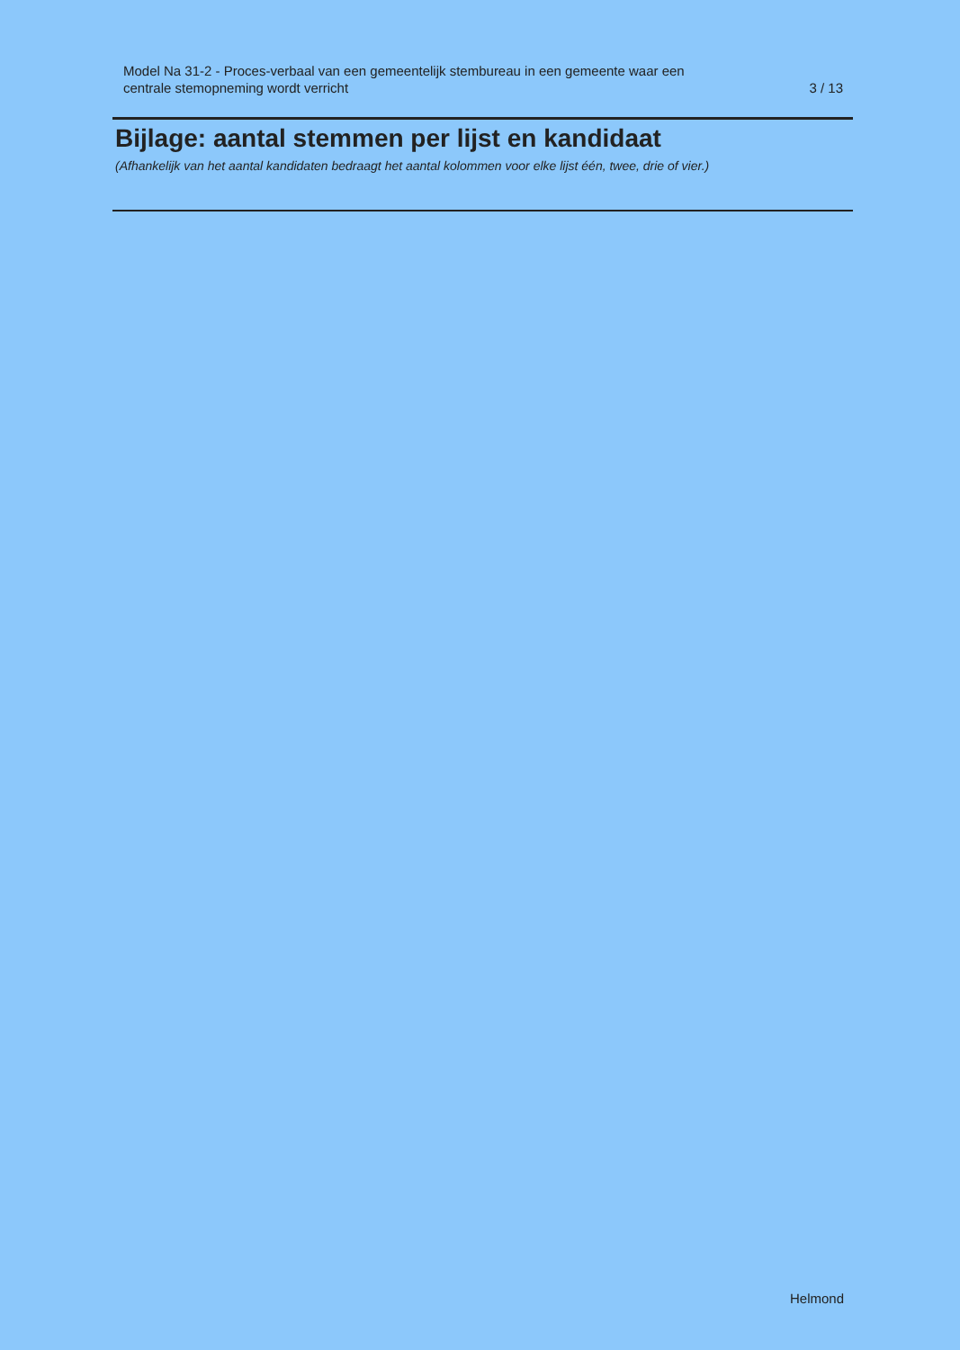Model Na 31-2 - Proces-verbaal van een gemeentelijk stembureau in een gemeente waar een
centrale stemopneming wordt verricht
3 / 13
Bijlage: aantal stemmen per lijst en kandidaat
(Afhankelijk van het aantal kandidaten bedraagt het aantal kolommen voor elke lijst één, twee, drie of vier.)
Helmond